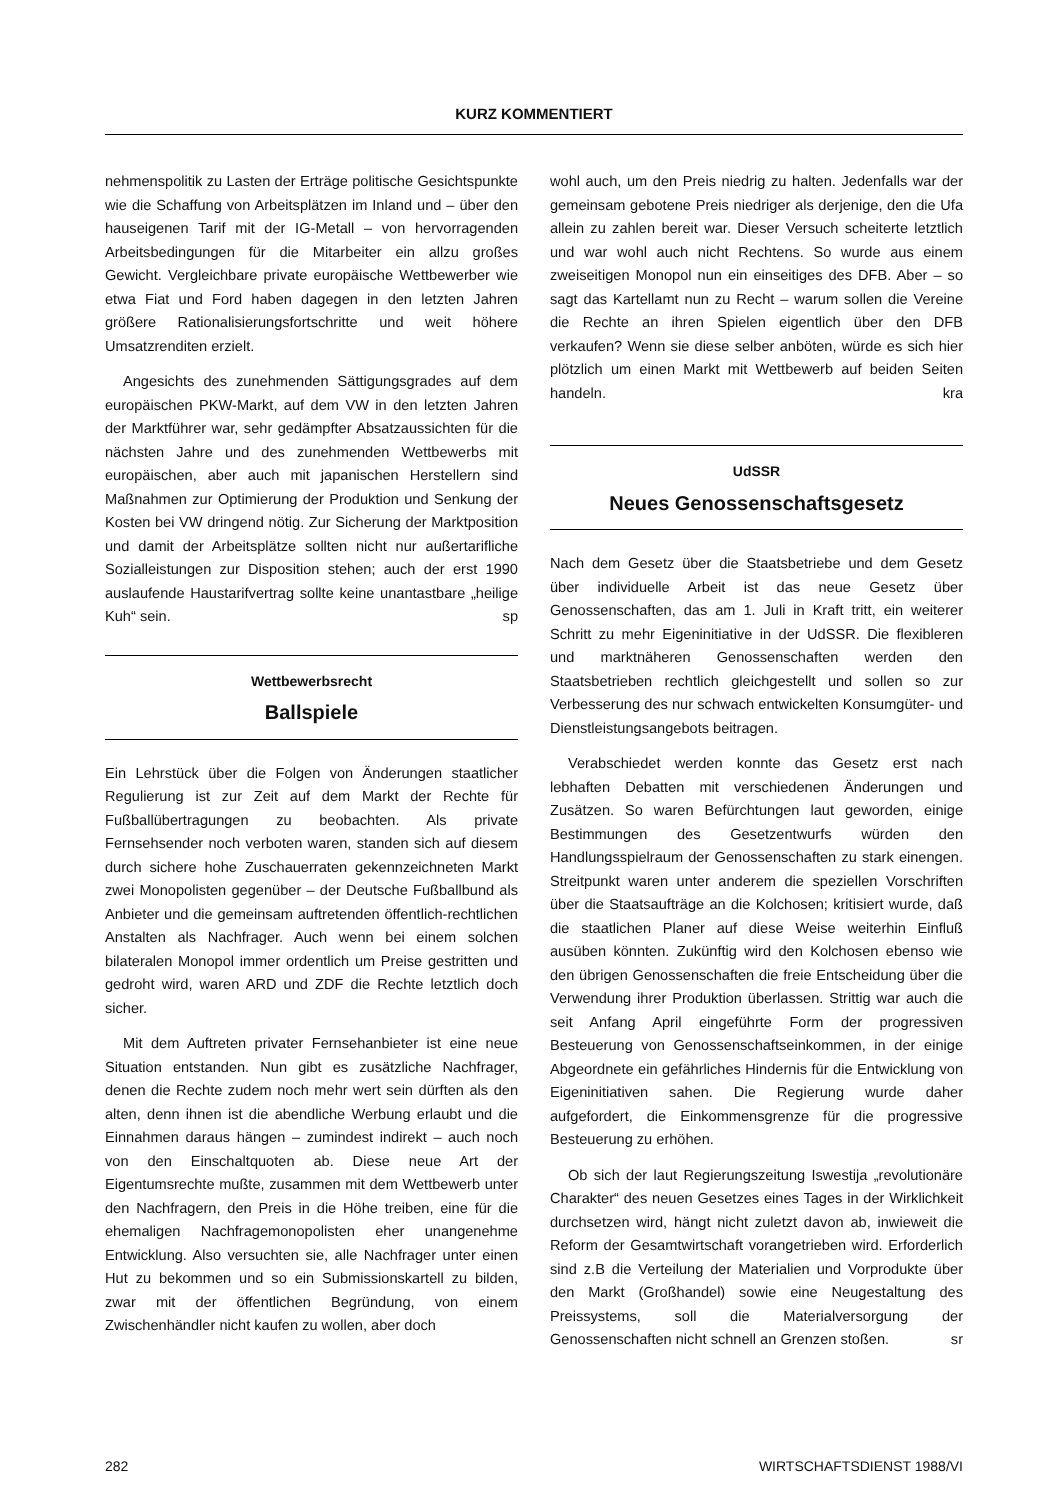KURZ KOMMENTIERT
nehmenspolitik zu Lasten der Erträge politische Gesichtspunkte wie die Schaffung von Arbeitsplätzen im Inland und – über den hauseigenen Tarif mit der IG-Metall – von hervorragenden Arbeitsbedingungen für die Mitarbeiter ein allzu großes Gewicht. Vergleichbare private europäische Wettbewerber wie etwa Fiat und Ford haben dagegen in den letzten Jahren größere Rationalisierungsfortschritte und weit höhere Umsatzrenditen erzielt.
Angesichts des zunehmenden Sättigungsgrades auf dem europäischen PKW-Markt, auf dem VW in den letzten Jahren der Marktführer war, sehr gedämpfter Absatzaussichten für die nächsten Jahre und des zunehmenden Wettbewerbs mit europäischen, aber auch mit japanischen Herstellern sind Maßnahmen zur Optimierung der Produktion und Senkung der Kosten bei VW dringend nötig. Zur Sicherung der Marktposition und damit der Arbeitsplätze sollten nicht nur außertarifliche Sozialleistungen zur Disposition stehen; auch der erst 1990 auslaufende Haustarifvertrag sollte keine unantastbare „heilige Kuh“ sein. sp
Wettbewerbsrecht
Ballspiele
Ein Lehrstück über die Folgen von Änderungen staatlicher Regulierung ist zur Zeit auf dem Markt der Rechte für Fußballübertragungen zu beobachten. Als private Fernsehsender noch verboten waren, standen sich auf diesem durch sichere hohe Zuschauerraten gekennzeichneten Markt zwei Monopolisten gegenüber – der Deutsche Fußballbund als Anbieter und die gemeinsam auftretenden öffentlich-rechtlichen Anstalten als Nachfrager. Auch wenn bei einem solchen bilateralen Monopol immer ordentlich um Preise gestritten und gedroht wird, waren ARD und ZDF die Rechte letztlich doch sicher.
Mit dem Auftreten privater Fernsehanbieter ist eine neue Situation entstanden. Nun gibt es zusätzliche Nachfrager, denen die Rechte zudem noch mehr wert sein dürften als den alten, denn ihnen ist die abendliche Werbung erlaubt und die Einnahmen daraus hängen – zumindest indirekt – auch noch von den Einschaltquoten ab. Diese neue Art der Eigentumsrechte mußte, zusammen mit dem Wettbewerb unter den Nachfragern, den Preis in die Höhe treiben, eine für die ehemaligen Nachfragemonopolisten eher unangenehme Entwicklung. Also versuchten sie, alle Nachfrager unter einen Hut zu bekommen und so ein Submissionskartell zu bilden, zwar mit der öffentlichen Begründung, von einem Zwischenhändler nicht kaufen zu wollen, aber doch
wohl auch, um den Preis niedrig zu halten. Jedenfalls war der gemeinsam gebotene Preis niedriger als derjenige, den die Ufa allein zu zahlen bereit war. Dieser Versuch scheiterte letztlich und war wohl auch nicht Rechtens. So wurde aus einem zweiseitigen Monopol nun ein einseitiges des DFB. Aber – so sagt das Kartellamt nun zu Recht – warum sollen die Vereine die Rechte an ihren Spielen eigentlich über den DFB verkaufen? Wenn sie diese selber anböten, würde es sich hier plötzlich um einen Markt mit Wettbewerb auf beiden Seiten handeln. kra
UdSSR
Neues Genossenschaftsgesetz
Nach dem Gesetz über die Staatsbetriebe und dem Gesetz über individuelle Arbeit ist das neue Gesetz über Genossenschaften, das am 1. Juli in Kraft tritt, ein weiterer Schritt zu mehr Eigeninitiative in der UdSSR. Die flexibleren und marktnäheren Genossenschaften werden den Staatsbetrieben rechtlich gleichgestellt und sollen so zur Verbesserung des nur schwach entwickelten Konsumgüter- und Dienstleistungsangebots beitragen.
Verabschiedet werden konnte das Gesetz erst nach lebhaften Debatten mit verschiedenen Änderungen und Zusätzen. So waren Befürchtungen laut geworden, einige Bestimmungen des Gesetzentwurfs würden den Handlungsspielraum der Genossenschaften zu stark einengen. Streitpunkt waren unter anderem die speziellen Vorschriften über die Staatsaufträge an die Kolchosen; kritisiert wurde, daß die staatlichen Planer auf diese Weise weiterhin Einfluß ausüben könnten. Zukünftig wird den Kolchosen ebenso wie den übrigen Genossenschaften die freie Entscheidung über die Verwendung ihrer Produktion überlassen. Strittig war auch die seit Anfang April eingeführte Form der progressiven Besteuerung von Genossenschaftseinkommen, in der einige Abgeordnete ein gefährliches Hindernis für die Entwicklung von Eigeninitiativen sahen. Die Regierung wurde daher aufgefordert, die Einkommensgrenze für die progressive Besteuerung zu erhöhen.
Ob sich der laut Regierungszeitung Iswestija „revolutionäre Charakter“ des neuen Gesetzes eines Tages in der Wirklichkeit durchsetzen wird, hängt nicht zuletzt davon ab, inwieweit die Reform der Gesamtwirtschaft vorangetrieben wird. Erforderlich sind z.B die Verteilung der Materialien und Vorprodukte über den Markt (Großhandel) sowie eine Neugestaltung des Preissystems, soll die Materialversorgung der Genossenschaften nicht schnell an Grenzen stoßen. sr
282 WIRTSCHAFTSDIENST 1988/VI